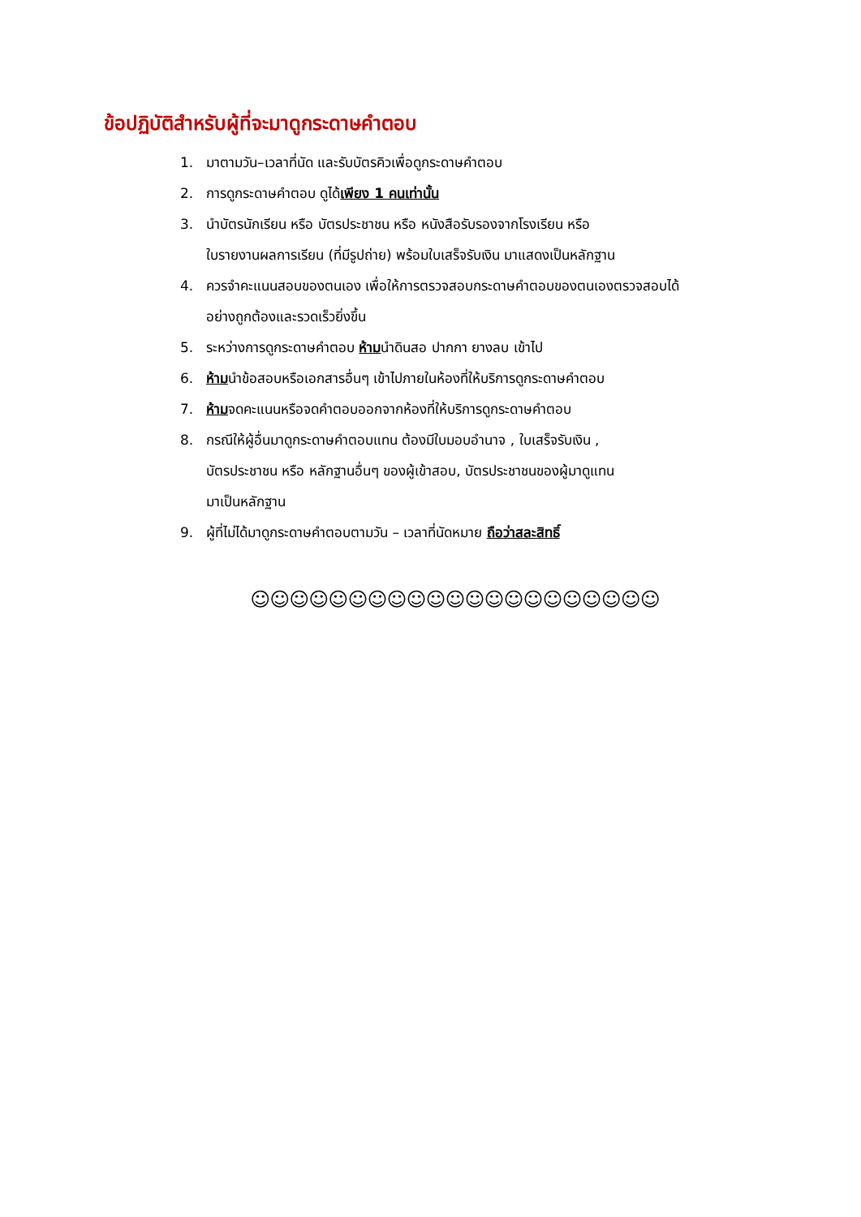ข้อปฏิบัติสำหรับผู้ที่จะมาดูกระดาษคำตอบ
1. มาตามวัน–เวลาที่นัด และรับบัตรคิวเพื่อดูกระดาษคำตอบ
2. การดูกระดาษคำตอบ ดูได้เพียง 1 คนเท่านั้น
3. นำบัตรนักเรียน หรือ บัตรประชาชน หรือ หนังสือรับรองจากโรงเรียน หรือ
ใบรายงานผลการเรียน (ที่มีรูปถ่าย) พร้อมใบเสร็จรับเงิน มาแสดงเป็นหลักฐาน
4. ควรจำคะแนนสอบของตนเอง เพื่อให้การตรวจสอบกระดาษคำตอบของตนเองตรวจสอบได้
อย่างถูกต้องและรวดเร็วยิ่งขึ้น
5. ระหว่างการดูกระดาษคำตอบ ห้ามนำดินสอ ปากกา ยางลบ เข้าไป
6. ห้ามนำข้อสอบหรือเอกสารอื่นๆ เข้าไปภายในห้องที่ให้บริการดูกระดาษคำตอบ
7. ห้ามจดคะแนนหรือจดคำตอบออกจากห้องที่ให้บริการดูกระดาษคำตอบ
8. กรณีให้ผู้อื่นมาดูกระดาษคำตอบแทน ต้องมีใบมอบอำนาจ , ใบเสร็จรับเงิน ,
บัตรประชาชน หรือ หลักฐานอื่นๆ ของผู้เข้าสอบ, บัตรประชาชนของผู้มาดูแทน
มาเป็นหลักฐาน
9. ผู้ที่ไม่ได้มาดูกระดาษคำตอบตามวัน – เวลาที่นัดหมาย ถือว่าสละสิทธิ์
☺☺☺☺☺☺☺☺☺☺☺☺☺☺☺☺☺☺☺☺☺